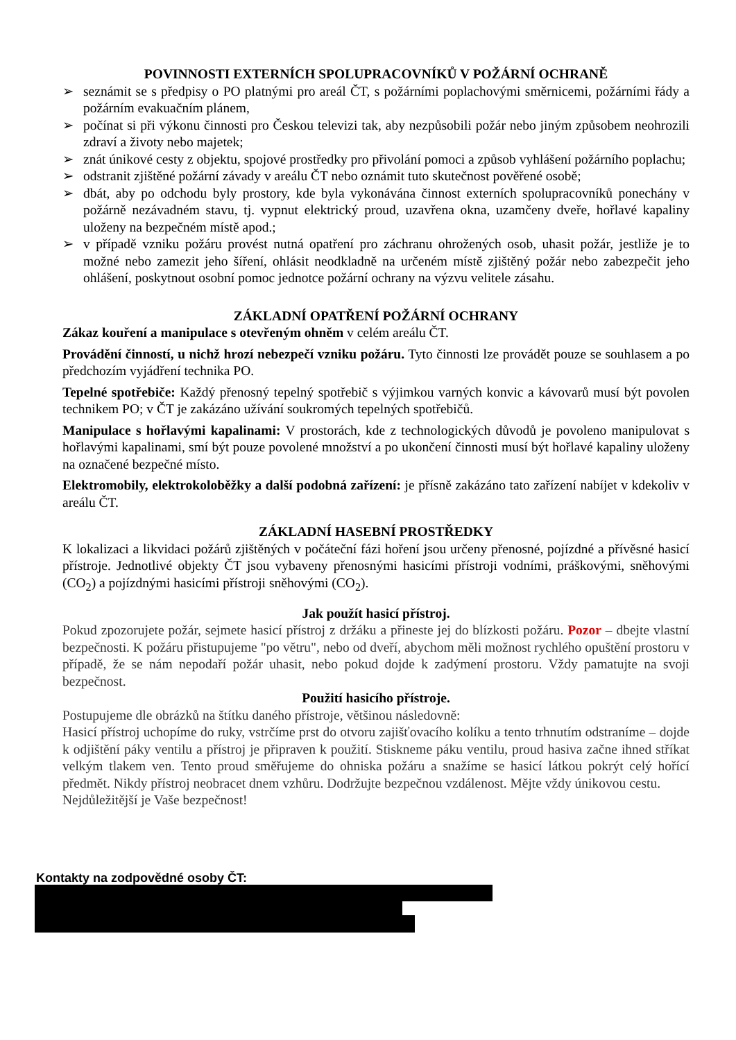POVINNOSTI EXTERNÍCH SPOLUPRACOVNÍKŮ V POŽÁRNÍ OCHRANĚ
➢ seznámit se s předpisy o PO platnými pro areál ČT, s požárními poplachovými směrnicemi, požárními řády a požárním evakuačním plánem,
➢ počínat si při výkonu činnosti pro Českou televizi tak, aby nezpůsobili požár nebo jiným způsobem neohrozili zdraví a životy nebo majetek;
➢ znát únikové cesty z objektu, spojové prostředky pro přivolání pomoci a způsob vyhlášení požárního poplachu;
➢ odstranit zjištěné požární závady v areálu ČT nebo oznámit tuto skutečnost pověřené osobě;
➢ dbát, aby po odchodu byly prostory, kde byla vykonávána činnost externích spolupracovníků ponechány v požárně nezávadném stavu, tj. vypnut elektrický proud, uzavřena okna, uzamčeny dveře, hořlavé kapaliny uloženy na bezpečném místě apod.;
➢ v případě vzniku požáru provést nutná opatření pro záchranu ohrožených osob, uhasit požár, jestliže je to možné nebo zamezit jeho šíření, ohlásit neodkladně na určeném místě zjištěný požár nebo zabezpečit jeho ohlášení, poskytnout osobní pomoc jednotce požární ochrany na výzvu velitele zásahu.
ZÁKLADNÍ OPATŘENÍ POŽÁRNÍ OCHRANY
Zákaz kouření a manipulace s otevřeným ohněm v celém areálu ČT.
Provádění činností, u nichž hrozí nebezpečí vzniku požáru. Tyto činnosti lze provádět pouze se souhlasem a po předchozím vyjádření technika PO.
Tepelné spotřebiče: Každý přenosný tepelný spotřebič s výjimkou varných konvic a kávovarů musí být povolen technikem PO; v ČT je zakázáno užívání soukromých tepelných spotřebičů.
Manipulace s hořlavými kapalinami: V prostorách, kde z technologických důvodů je povoleno manipulovat s hořlavými kapalinami, smí být pouze povolené množství a po ukončení činnosti musí být hořlavé kapaliny uloženy na označené bezpečné místo.
Elektromobily, elektrokoloběžky a další podobná zařízení: je přísně zakázáno tato zařízení nabíjet v kdekoliv v areálu ČT.
ZÁKLADNÍ HASEBNÍ PROSTŘEDKY
K lokalizaci a likvidaci požárů zjištěných v počáteční fázi hoření jsou určeny přenosné, pojízdné a přívěsné hasicí přístroje. Jednotlivé objekty ČT jsou vybaveny přenosnými hasicími přístroji vodními, práškovými, sněhovými (CO<sub>2</sub>) a pojízdnými hasicími přístroji sněhovými (CO<sub>2</sub>).
Jak použít hasicí přístroj.
Pokud zpozorujete požár, sejmete hasicí přístroj z držáku a přineste jej do blízkosti požáru. Pozor – dbejte vlastní bezpečnosti. K požáru přistupujeme "po větru", nebo od dveří, abychom měli možnost rychlého opuštění prostoru v případě, že se nám nepodaří požár uhasit, nebo pokud dojde k zadýmení prostoru. Vždy pamatujte na svoji bezpečnost.
Použití hasicího přístroje.
Postupujeme dle obrázků na štítku daného přístroje, většinou následovně:
Hasicí přístroj uchopíme do ruky, vstrčíme prst do otvoru zajišťovacího kolíku a tento trhnutím odstraníme – dojde k odjištění páky ventilu a přístroj je připraven k použití. Stiskneme páku ventilu, proud hasiva začne ihned stříkat velkým tlakem ven. Tento proud směřujeme do ohniska požáru a snažíme se hasicí látkou pokrýt celý hořící předmět. Nikdy přístroj neobracet dnem vzhůru. Dodržujte bezpečnou vzdálenost. Mějte vždy únikovou cestu.
Nejdůležitější je Vaše bezpečnost!
Kontakty na zodpovědné osoby ČT: